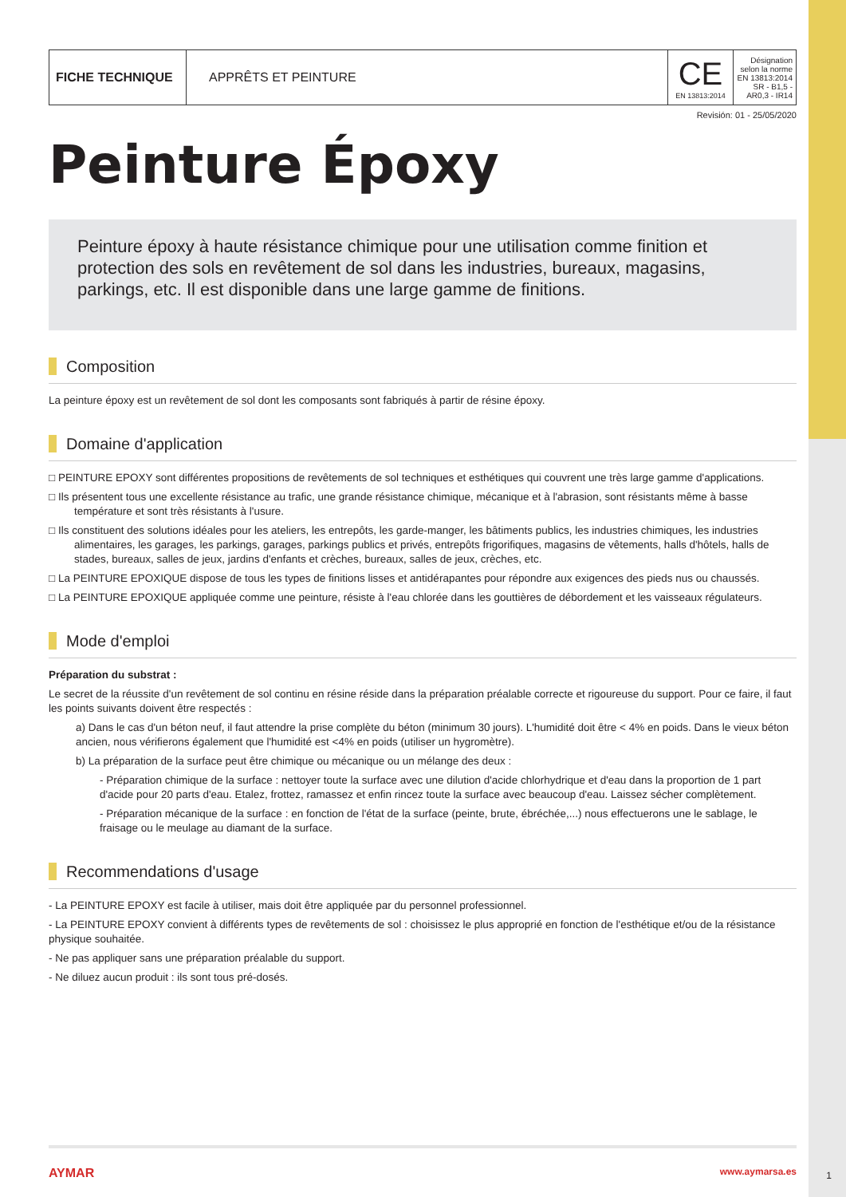| FICHE TECHNIQUE | APPRÊTS ET PEINTURE | CE EN 13813:2014 | Désignation selon la norme EN 13813:2014 SR - B1,5 - AR0,3 - IR14 |
Revisión: 01 - 25/05/2020
Peinture Époxy
Peinture époxy à haute résistance chimique pour une utilisation comme finition et protection des sols en revêtement de sol dans les industries, bureaux, magasins, parkings, etc. Il est disponible dans une large gamme de finitions.
Composition
La peinture époxy est un revêtement de sol dont les composants sont fabriqués à partir de résine époxy.
Domaine d'application
□ PEINTURE EPOXY sont différentes propositions de revêtements de sol techniques et esthétiques qui couvrent une très large gamme d'applications.
□ Ils présentent tous une excellente résistance au trafic, une grande résistance chimique, mécanique et à l'abrasion, sont résistants même à basse température et sont très résistants à l'usure.
□ Ils constituent des solutions idéales pour les ateliers, les entrepôts, les garde-manger, les bâtiments publics, les industries chimiques, les industries alimentaires, les garages, les parkings, garages, parkings publics et privés, entrepôts frigorifiques, magasins de vêtements, halls d'hôtels, halls de stades, bureaux, salles de jeux, jardins d'enfants et crèches, bureaux, salles de jeux, crèches, etc.
□ La PEINTURE EPOXIQUE dispose de tous les types de finitions lisses et antidérapantes pour répondre aux exigences des pieds nus ou chaussés.
□ La PEINTURE EPOXIQUE appliquée comme une peinture, résiste à l'eau chlorée dans les gouttières de débordement et les vaisseaux régulateurs.
Mode d'emploi
Préparation du substrat :
Le secret de la réussite d'un revêtement de sol continu en résine réside dans la préparation préalable correcte et rigoureuse du support. Pour ce faire, il faut les points suivants doivent être respectés :
a) Dans le cas d'un béton neuf, il faut attendre la prise complète du béton (minimum 30 jours). L'humidité doit être < 4% en poids. Dans le vieux béton ancien, nous vérifierons également que l'humidité est <4% en poids (utiliser un hygromètre).
b) La préparation de la surface peut être chimique ou mécanique ou un mélange des deux :
- Préparation chimique de la surface : nettoyer toute la surface avec une dilution d'acide chlorhydrique et d'eau dans la proportion de 1 part d'acide pour 20 parts d'eau. Etalez, frottez, ramassez et enfin rincez toute la surface avec beaucoup d'eau. Laissez sécher complètement.
- Préparation mécanique de la surface : en fonction de l'état de la surface (peinte, brute, ébréchée,...) nous effectuerons une le sablage, le fraisage ou le meulage au diamant de la surface.
Recommendations d'usage
- La PEINTURE EPOXY est facile à utiliser, mais doit être appliquée par du personnel professionnel.
- La PEINTURE EPOXY convient à différents types de revêtements de sol : choisissez le plus approprié en fonction de l'esthétique et/ou de la résistance physique souhaitée.
- Ne pas appliquer sans une préparation préalable du support.
- Ne diluez aucun produit : ils sont tous pré-dosés.
AYMAR www.aymarsa.es
1